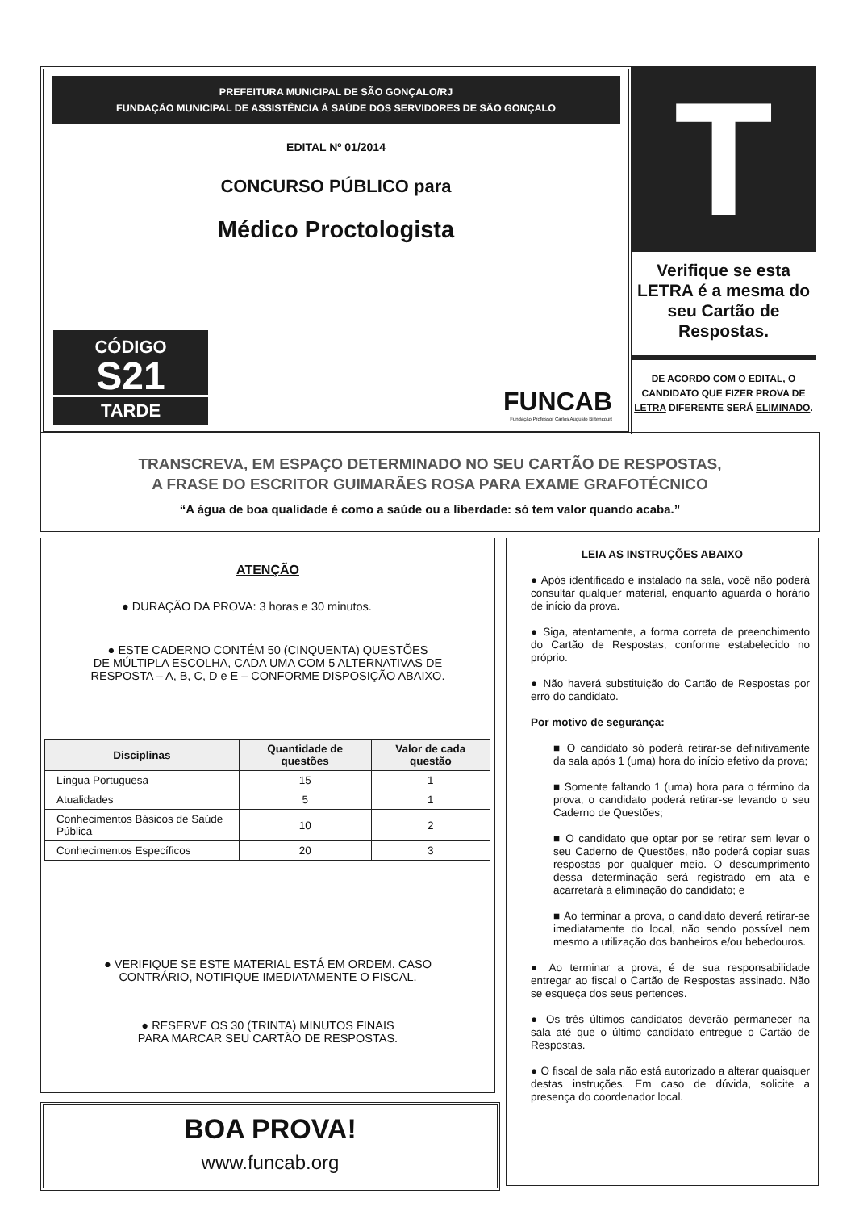PREFEITURA MUNICIPAL DE SÃO GONÇALO/RJ
FUNDAÇÃO MUNICIPAL DE ASSISTÊNCIA À SAÚDE DOS SERVIDORES DE SÃO GONÇALO
EDITAL Nº 01/2014
CONCURSO PÚBLICO para
Médico Proctologista
CÓDIGO
S21
TARDE
FUNCAB
Fundação Professor Carlos Augusto Bittencourt
T
Verifique se esta LETRA é a mesma do seu Cartão de Respostas.
DE ACORDO COM O EDITAL, O CANDIDATO QUE FIZER PROVA DE LETRA DIFERENTE SERÁ ELIMINADO.
TRANSCREVA, EM ESPAÇO DETERMINADO NO SEU CARTÃO DE RESPOSTAS,
A FRASE DO ESCRITOR GUIMARÃES ROSA PARA EXAME GRAFOTÉCNICO
“A água de boa qualidade é como a saúde ou a liberdade: só tem valor quando acaba.”
ATENÇÃO
● DURAÇÃO DA PROVA: 3 horas e 30 minutos.
● ESTE CADERNO CONTÉM 50 (CINQUENTA) QUESTÕES
DE MÚLTIPLA ESCOLHA, CADA UMA COM 5 ALTERNATIVAS DE
RESPOSTA – A, B, C, D e E – CONFORME DISPOSIÇÃO ABAIXO.
| Disciplinas | Quantidade de questões | Valor de cada questão |
| --- | --- | --- |
| Língua Portuguesa | 15 | 1 |
| Atualidades | 5 | 1 |
| Conhecimentos Básicos de Saúde Pública | 10 | 2 |
| Conhecimentos Específicos | 20 | 3 |
● VERIFIQUE SE ESTE MATERIAL ESTÁ EM ORDEM. CASO
CONTRÁRIO, NOTIFIQUE IMEDIATAMENTE O FISCAL.
● RESERVE OS 30 (TRINTA) MINUTOS FINAIS
PARA MARCAR SEU CARTÃO DE RESPOSTAS.
BOA PROVA!
www.funcab.org
LEIA AS INSTRUÇÕES ABAIXO
● Após identificado e instalado na sala, você não poderá consultar qualquer material, enquanto aguarda o horário de início da prova.
● Siga, atentamente, a forma correta de preenchimento do Cartão de Respostas, conforme estabelecido no próprio.
● Não haverá substituição do Cartão de Respostas por erro do candidato.
Por motivo de segurança:
■ O candidato só poderá retirar-se definitivamente da sala após 1 (uma) hora do início efetivo da prova;
■ Somente faltando 1 (uma) hora para o término da prova, o candidato poderá retirar-se levando o seu Caderno de Questões;
■ O candidato que optar por se retirar sem levar o seu Caderno de Questões, não poderá copiar suas respostas por qualquer meio. O descumprimento dessa determinação será registrado em ata e acarretará a eliminação do candidato; e
■ Ao terminar a prova, o candidato deverá retirar-se imediatamente do local, não sendo possível nem mesmo a utilização dos banheiros e/ou bebedouros.
● Ao terminar a prova, é de sua responsabilidade entregar ao fiscal o Cartão de Respostas assinado. Não se esqueça dos seus pertences.
● Os três últimos candidatos deverão permanecer na sala até que o último candidato entregue o Cartão de Respostas.
● O fiscal de sala não está autorizado a alterar quaisquer destas instruções. Em caso de dúvida, solicite a presença do coordenador local.